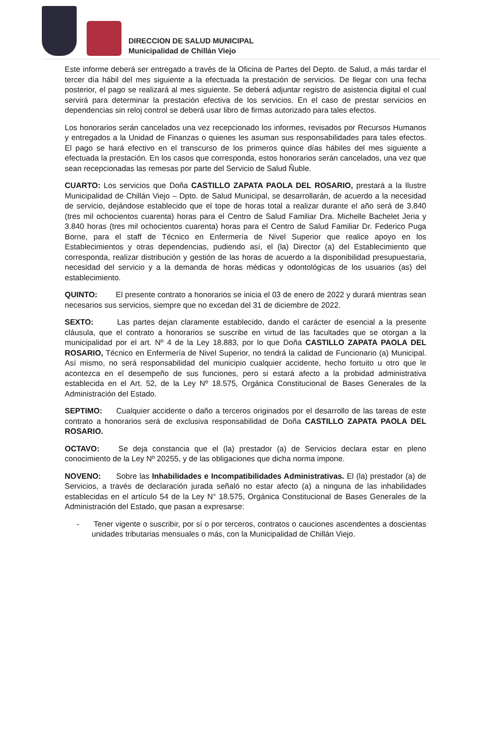DIRECCION DE SALUD MUNICIPAL
Municipalidad de Chillán Viejo
Este informe deberá ser entregado a través de la Oficina de Partes del Depto. de Salud, a más tardar el tercer día hábil del mes siguiente a la efectuada la prestación de servicios. De llegar con una fecha posterior, el pago se realizará al mes siguiente. Se deberá adjuntar registro de asistencia digital el cual servirá para determinar la prestación efectiva de los servicios. En el caso de prestar servicios en dependencias sin reloj control se deberá usar libro de firmas autorizado para tales efectos.
Los honorarios serán cancelados una vez recepcionado los informes, revisados por Recursos Humanos y entregados a la Unidad de Finanzas o quienes les asuman sus responsabilidades para tales efectos. El pago se hará efectivo en el transcurso de los primeros quince días hábiles del mes siguiente a efectuada la prestación. En los casos que corresponda, estos honorarios serán cancelados, una vez que sean recepcionadas las remesas por parte del Servicio de Salud Ñuble.
CUARTO: Los servicios que Doña CASTILLO ZAPATA PAOLA DEL ROSARIO, prestará a la Ilustre Municipalidad de Chillán Viejo – Dpto. de Salud Municipal, se desarrollarán, de acuerdo a la necesidad de servicio, dejándose establecido que el tope de horas total a realizar durante el año será de 3.840 (tres mil ochocientos cuarenta) horas para el Centro de Salud Familiar Dra. Michelle Bachelet Jeria y 3.840 horas (tres mil ochocientos cuarenta) horas para el Centro de Salud Familiar Dr. Federico Puga Borne, para el staff de Técnico en Enfermería de Nivel Superior que realice apoyo en los Establecimientos y otras dependencias, pudiendo así, el (la) Director (a) del Establecimiento que corresponda, realizar distribución y gestión de las horas de acuerdo a la disponibilidad presupuestaria, necesidad del servicio y a la demanda de horas médicas y odontológicas de los usuarios (as) del establecimiento.
QUINTO: El presente contrato a honorarios se inicia el 03 de enero de 2022 y durará mientras sean necesarios sus servicios, siempre que no excedan del 31 de diciembre de 2022.
SEXTO: Las partes dejan claramente establecido, dando el carácter de esencial a la presente cláusula, que el contrato a honorarios se suscribe en virtud de las facultades que se otorgan a la municipalidad por el art. Nº 4 de la Ley 18.883, por lo que Doña CASTILLO ZAPATA PAOLA DEL ROSARIO, Técnico en Enfermería de Nivel Superior, no tendrá la calidad de Funcionario (a) Municipal. Así mismo, no será responsabilidad del municipio cualquier accidente, hecho fortuito u otro que le acontezca en el desempeño de sus funciones, pero si estará afecto a la probidad administrativa establecida en el Art. 52, de la Ley Nº 18.575, Orgánica Constitucional de Bases Generales de la Administración del Estado.
SEPTIMO: Cualquier accidente o daño a terceros originados por el desarrollo de las tareas de este contrato a honorarios será de exclusiva responsabilidad de Doña CASTILLO ZAPATA PAOLA DEL ROSARIO.
OCTAVO: Se deja constancia que el (la) prestador (a) de Servicios declara estar en pleno conocimiento de la Ley Nº 20255, y de las obligaciones que dicha norma impone.
NOVENO: Sobre las Inhabilidades e Incompatibilidades Administrativas. El (la) prestador (a) de Servicios, a través de declaración jurada señaló no estar afecto (a) a ninguna de las inhabilidades establecidas en el artículo 54 de la Ley N° 18.575, Orgánica Constitucional de Bases Generales de la Administración del Estado, que pasan a expresarse:
- Tener vigente o suscribir, por sí o por terceros, contratos o cauciones ascendentes a doscientas unidades tributarias mensuales o más, con la Municipalidad de Chillán Viejo.